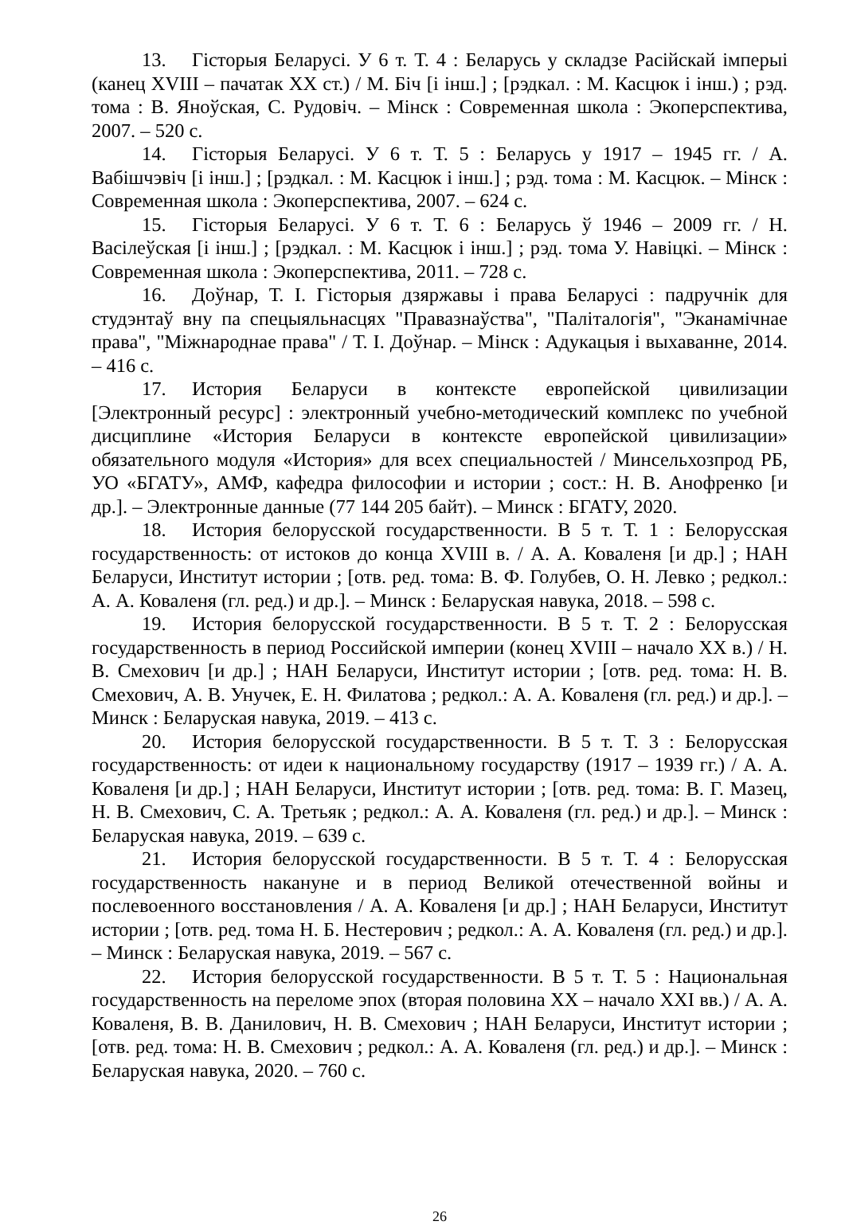13. Гісторыя Беларусі. У 6 т. Т. 4 : Беларусь у складзе Расійскай імперыі (канец XVIII – пачатак XX ст.) / М. Біч [і інш.] ; [рэдкал. : М. Касцюк і інш.) ; рэд. тома : В. Яноўская, С. Рудовіч. – Мінск : Современная школа : Экоперспектива, 2007. – 520 с.
14. Гісторыя Беларусі. У 6 т. Т. 5 : Беларусь у 1917 – 1945 гг. / А. Вабішчэвіч [і інш.] ; [рэдкал. : М. Касцюк і інш.] ; рэд. тома : М. Касцюк. – Мінск : Современная школа : Экоперспектива, 2007. – 624 с.
15. Гісторыя Беларусі. У 6 т. Т. 6 : Беларусь ў 1946 – 2009 гг. / Н. Васілеўская [і інш.] ; [рэдкал. : М. Касцюк і інш.] ; рэд. тома У. Навіцкі. – Мінск : Современная школа : Экоперспектива, 2011. – 728 с.
16. Доўнар, Т. І. Гісторыя дзяржавы і права Беларусі : падручнік для студэнтаў вну па спецыяльнасцях "Правазнаўства", "Паліталогія", "Эканамічнае права", "Міжнароднае права" / Т. І. Доўнар. – Мінск : Адукацыя і выхаванне, 2014. – 416 с.
17. История Беларуси в контексте европейской цивилизации [Электронный ресурс] : электронный учебно-методический комплекс по учебной дисциплине «История Беларуси в контексте европейской цивилизации» обязательного модуля «История» для всех специальностей / Минсельхозпрод РБ, УО «БГАТУ», АМФ, кафедра философии и истории ; сост.: Н. В. Анофренко [и др.]. – Электронные данные (77 144 205 байт). – Минск : БГАТУ, 2020.
18. История белорусской государственности. В 5 т. Т. 1 : Белорусская государственность: от истоков до конца XVIII в. / А. А. Коваленя [и др.] ; НАН Беларуси, Институт истории ; [отв. ред. тома: В. Ф. Голубев, О. Н. Левко ; редкол.: А. А. Коваленя (гл. ред.) и др.]. – Минск : Беларуская навука, 2018. – 598 с.
19. История белорусской государственности. В 5 т. Т. 2 : Белорусская государственность в период Российской империи (конец XVIII – начало XX в.) / Н. В. Смехович [и др.] ; НАН Беларуси, Институт истории ; [отв. ред. тома: Н. В. Смехович, А. В. Унучек, Е. Н. Филатова ; редкол.: А. А. Коваленя (гл. ред.) и др.]. – Минск : Беларуская навука, 2019. – 413 с.
20. История белорусской государственности. В 5 т. Т. 3 : Белорусская государственность: от идеи к национальному государству (1917 – 1939 гг.) / А. А. Коваленя [и др.] ; НАН Беларуси, Институт истории ; [отв. ред. тома: В. Г. Мазец, Н. В. Смехович, С. А. Третьяк ; редкол.: А. А. Коваленя (гл. ред.) и др.]. – Минск : Беларуская навука, 2019. – 639 с.
21. История белорусской государственности. В 5 т. Т. 4 : Белорусская государственность накануне и в период Великой отечественной войны и послевоенного восстановления / А. А. Коваленя [и др.] ; НАН Беларуси, Институт истории ; [отв. ред. тома Н. Б. Нестерович ; редкол.: А. А. Коваленя (гл. ред.) и др.]. – Минск : Беларуская навука, 2019. – 567 с.
22. История белорусской государственности. В 5 т. Т. 5 : Национальная государственность на переломе эпох (вторая половина XX – начало XXI вв.) / А. А. Коваленя, В. В. Данилович, Н. В. Смехович ; НАН Беларуси, Институт истории ; [отв. ред. тома: Н. В. Смехович ; редкол.: А. А. Коваленя (гл. ред.) и др.]. – Минск : Беларуская навука, 2020. – 760 с.
26